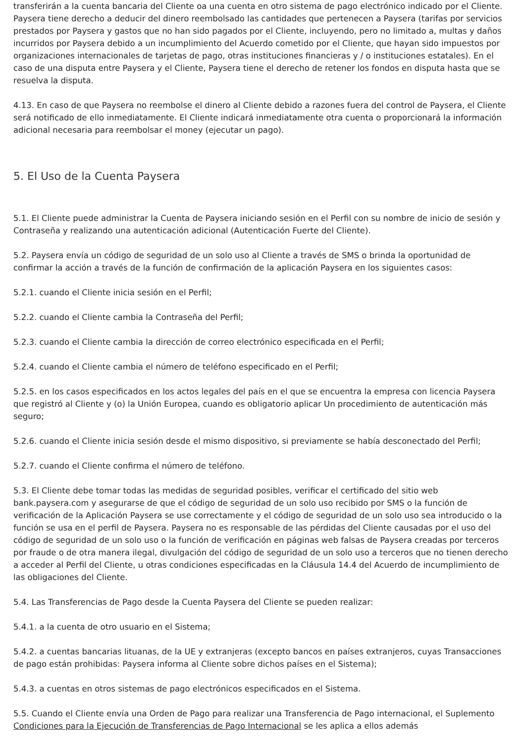transferirán a la cuenta bancaria del Cliente oa una cuenta en otro sistema de pago electrónico indicado por el Cliente. Paysera tiene derecho a deducir del dinero reembolsado las cantidades que pertenecen a Paysera (tarifas por servicios prestados por Paysera y gastos que no han sido pagados por el Cliente, incluyendo, pero no limitado a, multas y daños incurridos por Paysera debido a un incumplimiento del Acuerdo cometido por el Cliente, que hayan sido impuestos por organizaciones internacionales de tarjetas de pago, otras instituciones financieras y / o instituciones estatales). En el caso de una disputa entre Paysera y el Cliente, Paysera tiene el derecho de retener los fondos en disputa hasta que se resuelva la disputa.
4.13. En caso de que Paysera no reembolse el dinero al Cliente debido a razones fuera del control de Paysera, el Cliente será notificado de ello inmediatamente. El Cliente indicará inmediatamente otra cuenta o proporcionará la información adicional necesaria para reembolsar el money (ejecutar un pago).
5. El Uso de la Cuenta Paysera
5.1. El Cliente puede administrar la Cuenta de Paysera iniciando sesión en el Perfil con su nombre de inicio de sesión y Contraseña y realizando una autenticación adicional (Autenticación Fuerte del Cliente).
5.2. Paysera envía un código de seguridad de un solo uso al Cliente a través de SMS o brinda la oportunidad de confirmar la acción a través de la función de confirmación de la aplicación Paysera en los siguientes casos:
5.2.1. cuando el Cliente inicia sesión en el Perfil;
5.2.2. cuando el Cliente cambia la Contraseña del Perfil;
5.2.3. cuando el Cliente cambia la dirección de correo electrónico especificada en el Perfil;
5.2.4. cuando el Cliente cambia el número de teléfono especificado en el Perfil;
5.2.5. en los casos especificados en los actos legales del país en el que se encuentra la empresa con licencia Paysera que registró al Cliente y (o) la Unión Europea, cuando es obligatorio aplicar Un procedimiento de autenticación más seguro;
5.2.6. cuando el Cliente inicia sesión desde el mismo dispositivo, si previamente se había desconectado del Perfil;
5.2.7. cuando el Cliente confirma el número de teléfono.
5.3. El Cliente debe tomar todas las medidas de seguridad posibles, verificar el certificado del sitio web bank.paysera.com y asegurarse de que el código de seguridad de un solo uso recibido por SMS o la función de verificación de la Aplicación Paysera se use correctamente y el código de seguridad de un solo uso sea introducido o la función se usa en el perfil de Paysera. Paysera no es responsable de las pérdidas del Cliente causadas por el uso del código de seguridad de un solo uso o la función de verificación en páginas web falsas de Paysera creadas por terceros por fraude o de otra manera ilegal, divulgación del código de seguridad de un solo uso a terceros que no tienen derecho a acceder al Perfil del Cliente, u otras condiciones especificadas en la Cláusula 14.4 del Acuerdo de incumplimiento de las obligaciones del Cliente.
5.4. Las Transferencias de Pago desde la Cuenta Paysera del Cliente se pueden realizar:
5.4.1. a la cuenta de otro usuario en el Sistema;
5.4.2. a cuentas bancarias lituanas, de la UE y extranjeras (excepto bancos en países extranjeros, cuyas Transacciones de pago están prohibidas: Paysera informa al Cliente sobre dichos países en el Sistema);
5.4.3. a cuentas en otros sistemas de pago electrónicos especificados en el Sistema.
5.5. Cuando el Cliente envía una Orden de Pago para realizar una Transferencia de Pago internacional, el Suplemento Condiciones para la Ejecución de Transferencias de Pago Internacional se les aplica a ellos además